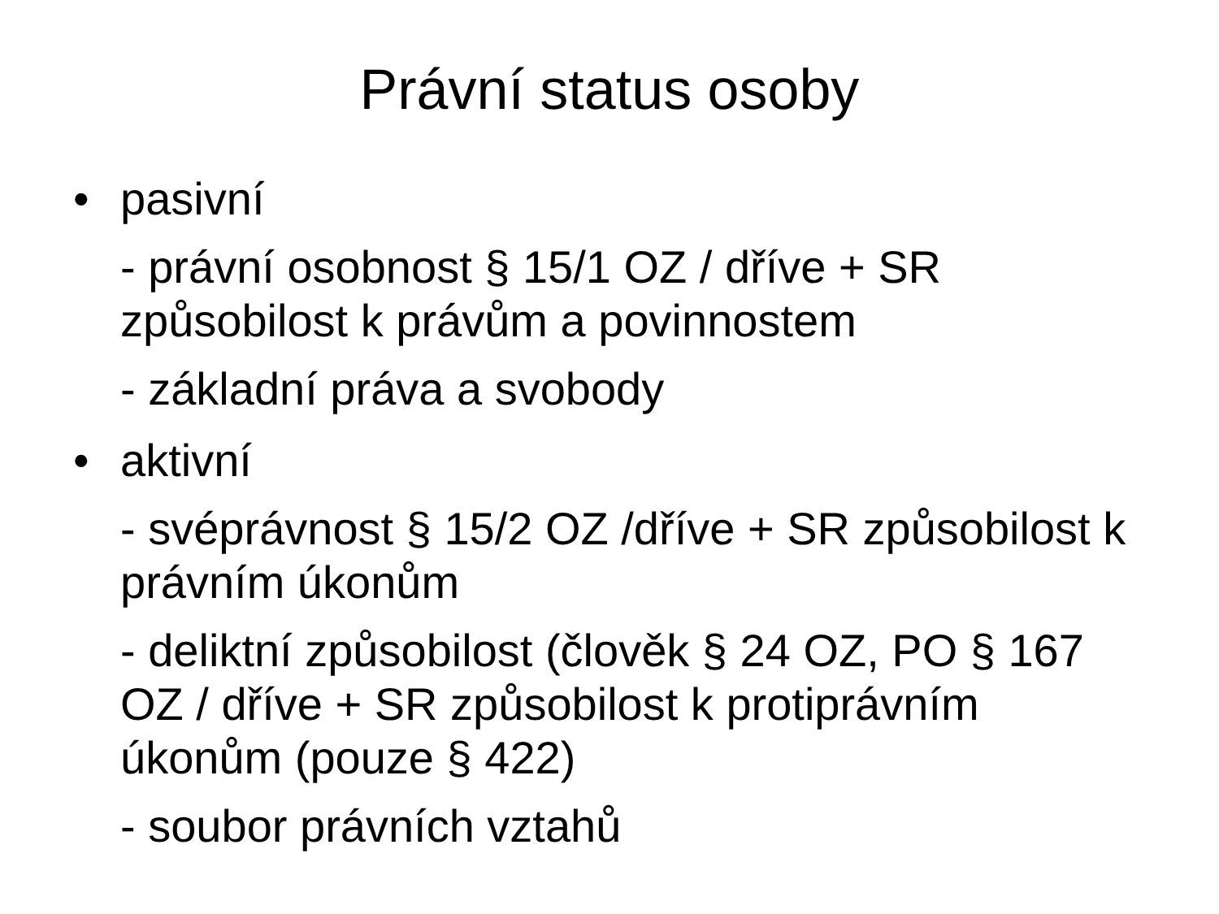Právní status osoby
• pasivní
- právní osobnost § 15/1 OZ / dříve + SR způsobilost k právům a povinnostem
- základní práva a svobody
• aktivní
- svéprávnost § 15/2 OZ /dříve + SR způsobilost k právním úkonům
- deliktní způsobilost (člověk § 24 OZ, PO § 167 OZ / dříve + SR způsobilost k protiprávním úkonům (pouze § 422)
- soubor právních vztahů